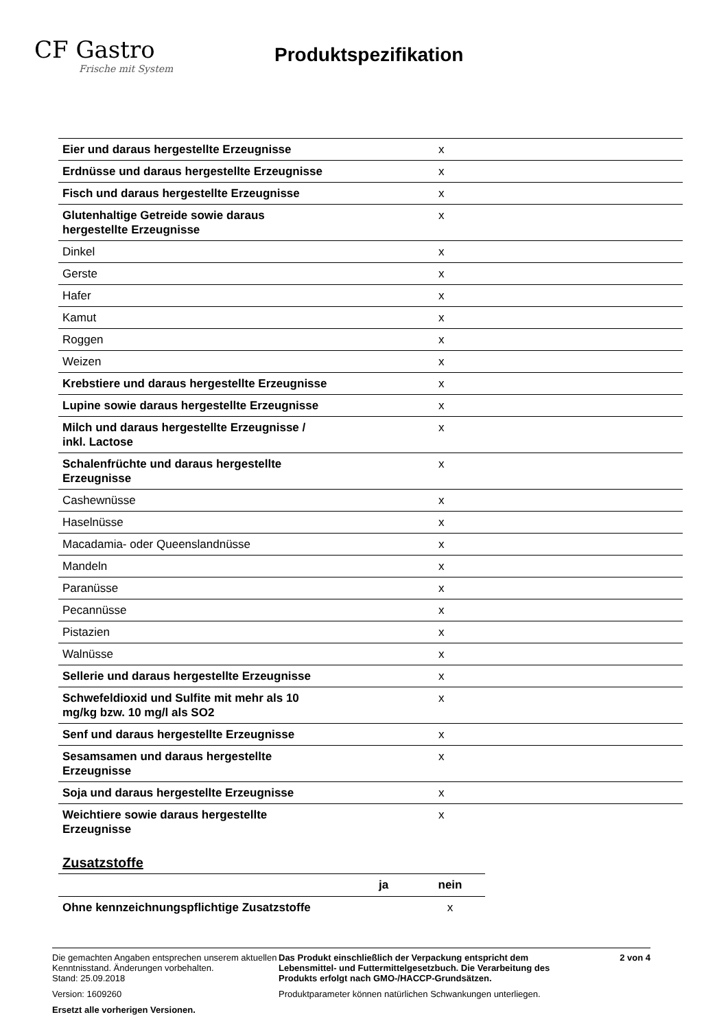CF Gastro
Frische mit System
Produktspezifikation
| Eier und daraus hergestellte Erzeugnisse | x |
| Erdnüsse und daraus hergestellte Erzeugnisse | x |
| Fisch und daraus hergestellte Erzeugnisse | x |
| Glutenhaltige Getreide sowie daraus hergestellte Erzeugnisse | x |
| Dinkel | x |
| Gerste | x |
| Hafer | x |
| Kamut | x |
| Roggen | x |
| Weizen | x |
| Krebstiere und daraus hergestellte Erzeugnisse | x |
| Lupine sowie daraus hergestellte Erzeugnisse | x |
| Milch und daraus hergestellte Erzeugnisse / inkl. Lactose | x |
| Schalenfrüchte und daraus hergestellte Erzeugnisse | x |
| Cashewnüsse | x |
| Haselnüsse | x |
| Macadamia- oder Queenslandnüsse | x |
| Mandeln | x |
| Paranüsse | x |
| Pecannüsse | x |
| Pistazien | x |
| Walnüsse | x |
| Sellerie und daraus hergestellte Erzeugnisse | x |
| Schwefeldioxid und Sulfite mit mehr als 10 mg/kg bzw. 10 mg/l als SO2 | x |
| Senf und daraus hergestellte Erzeugnisse | x |
| Sesamsamen und daraus hergestellte Erzeugnisse | x |
| Soja und daraus hergestellte Erzeugnisse | x |
| Weichtiere sowie daraus hergestellte Erzeugnisse | x |
Zusatzstoffe
| | ja | nein |
| --- | --- | --- |
| Ohne kennzeichnungspflichtige Zusatzstoffe | | x |
Die gemachten Angaben entsprechen unserem aktuellen Kenntnisstand. Änderungen vorbehalten.
Stand: 25.09.2018
Version: 1609260
Ersetzt alle vorherigen Versionen.
Das Produkt einschließlich der Verpackung entspricht dem Lebensmittel- und Futtermittelgesetzbuch. Die Verarbeitung des Produkts erfolgt nach GMO-/HACCP-Grundsätzen.
Produktparameter können natürlichen Schwankungen unterliegen.
2 von 4